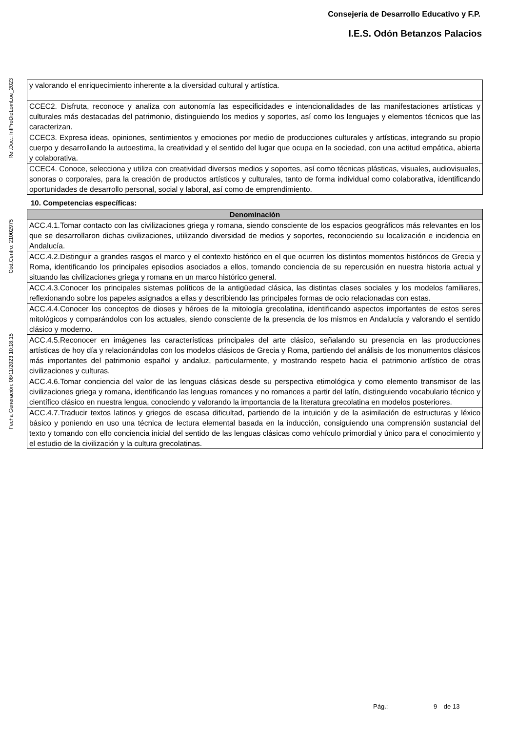Consejería de Desarrollo Educativo y F.P.
I.E.S. Odón Betanzos Palacios
Ref.Doc.: InfProDidLomLoe_2023
Cód.Centro: 21002975
Fecha Generación: 08/11/2023 10:18:15
| y valorando el enriquecimiento inherente a la diversidad cultural y artística. |
| CCEC2. Disfruta, reconoce y analiza con autonomía las especificidades e intencionalidades de las manifestaciones artísticas y culturales más destacadas del patrimonio, distinguiendo los medios y soportes, así como los lenguajes y elementos técnicos que las caracterizan. |
| CCEC3. Expresa ideas, opiniones, sentimientos y emociones por medio de producciones culturales y artísticas, integrando su propio cuerpo y desarrollando la autoestima, la creatividad y el sentido del lugar que ocupa en la sociedad, con una actitud empática, abierta y colaborativa. |
| CCEC4. Conoce, selecciona y utiliza con creatividad diversos medios y soportes, así como técnicas plásticas, visuales, audiovisuales, sonoras o corporales, para la creación de productos artísticos y culturales, tanto de forma individual como colaborativa, identificando oportunidades de desarrollo personal, social y laboral, así como de emprendimiento. |
10. Competencias específicas:
| Denominación |
| --- |
| ACC.4.1.Tomar contacto con las civilizaciones griega y romana, siendo consciente de los espacios geográficos más relevantes en los que se desarrollaron dichas civilizaciones, utilizando diversidad de medios y soportes, reconociendo su localización e incidencia en Andalucía. |
| ACC.4.2.Distinguir a grandes rasgos el marco y el contexto histórico en el que ocurren los distintos momentos históricos de Grecia y Roma, identificando los principales episodios asociados a ellos, tomando conciencia de su repercusión en nuestra historia actual y situando las civilizaciones griega y romana en un marco histórico general. |
| ACC.4.3.Conocer los principales sistemas políticos de la antigüedad clásica, las distintas clases sociales y los modelos familiares, reflexionando sobre los papeles asignados a ellas y describiendo las principales formas de ocio relacionadas con estas. |
| ACC.4.4.Conocer los conceptos de dioses y héroes de la mitología grecolatina, identificando aspectos importantes de estos seres mitológicos y comparándolos con los actuales, siendo consciente de la presencia de los mismos en Andalucía y valorando el sentido clásico y moderno. |
| ACC.4.5.Reconocer en imágenes las características principales del arte clásico, señalando su presencia en las producciones artísticas de hoy día y relacionándolas con los modelos clásicos de Grecia y Roma, partiendo del análisis de los monumentos clásicos más importantes del patrimonio español y andaluz, particularmente, y mostrando respeto hacia el patrimonio artístico de otras civilizaciones y culturas. |
| ACC.4.6.Tomar conciencia del valor de las lenguas clásicas desde su perspectiva etimológica y como elemento transmisor de las civilizaciones griega y romana, identificando las lenguas romances y no romances a partir del latín, distinguiendo vocabulario técnico y científico clásico en nuestra lengua, conociendo y valorando la importancia de la literatura grecolatina en modelos posteriores. |
| ACC.4.7.Traducir textos latinos y griegos de escasa dificultad, partiendo de la intuición y de la asimilación de estructuras y léxico básico y poniendo en uso una técnica de lectura elemental basada en la inducción, consiguiendo una comprensión sustancial del texto y tomando con ello conciencia inicial del sentido de las lenguas clásicas como vehículo primordial y único para el conocimiento y el estudio de la civilización y la cultura grecolatinas. |
Pág.: 9 de 13